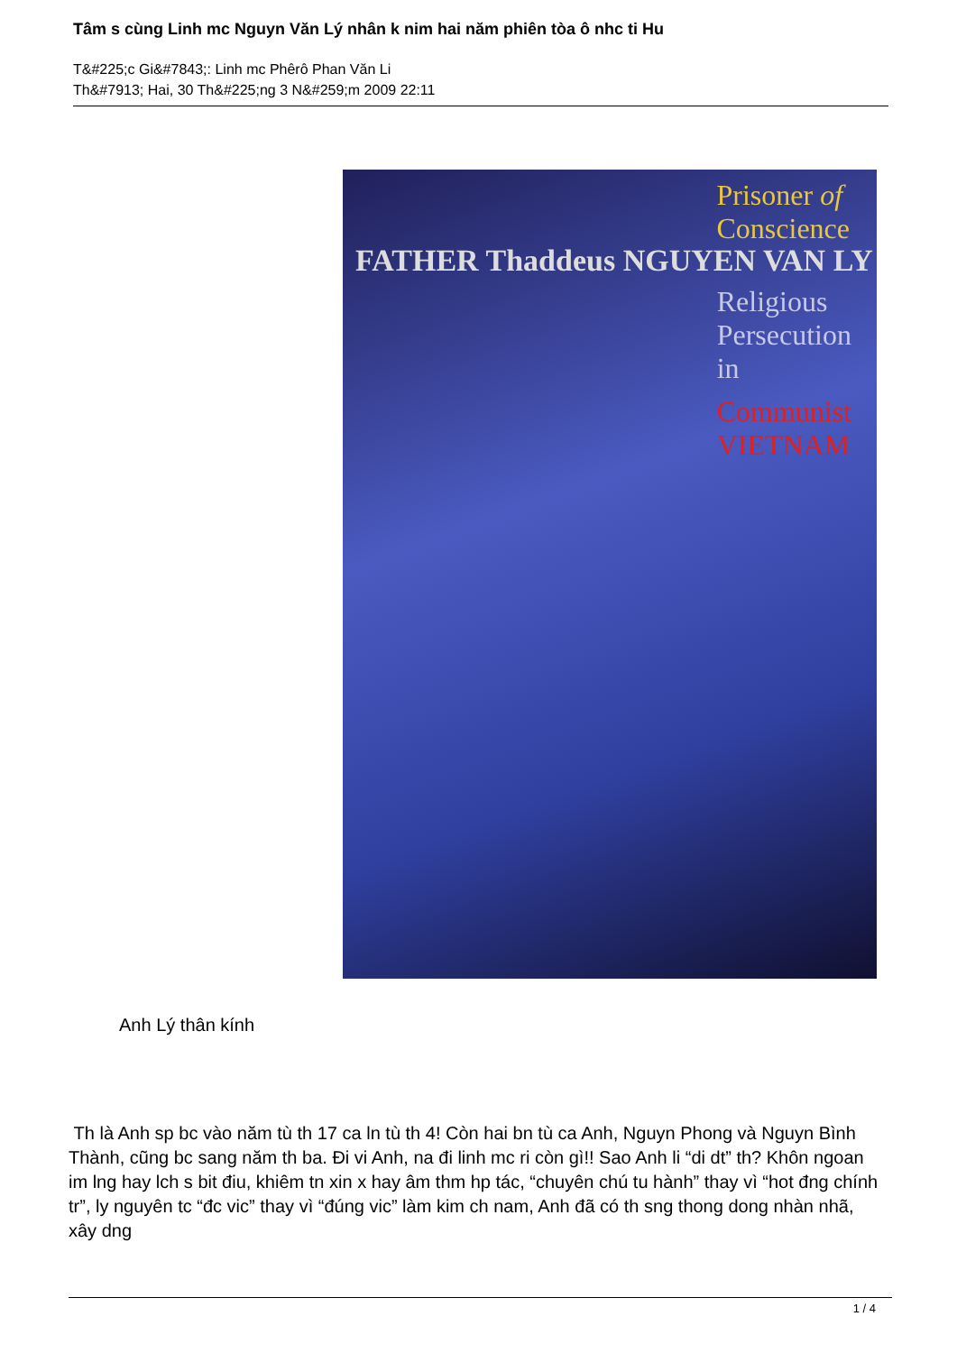Tâm s cùng Linh mc Nguyn Văn Lý nhân k nim hai năm phiên tòa ô nhc ti Hu
T&#225;c Gi&#7843;: Linh mc Phêrô Phan Văn Li
Th&#7913; Hai, 30 Th&#225;ng 3 N&#259;m 2009 22:11
Prisoner of
Conscience
FATHER Thaddeus NGUYEN VAN LY
Religious
Persecution
in
Communist
VIETNAM
Anh Lý thân kính
Th là Anh sp bc vào năm tù th 17 ca ln tù th 4! Còn hai bn tù ca Anh, Nguyn Phong và Nguyn Bình Thành, cũng bc sang năm th ba. Đi vi Anh, na đi linh mc ri còn gì!! Sao Anh li “di dt” th? Khôn ngoan im lng hay lch s bit điu, khiêm tn xin x hay âm thm hp tác, “chuyên chú tu hành” thay vì “hot đng chính tr”, ly nguyên tc “đc vic” thay vì “đúng vic” làm kim ch nam, Anh đã có th sng thong dong nhàn nhã, xây dng
1 / 4